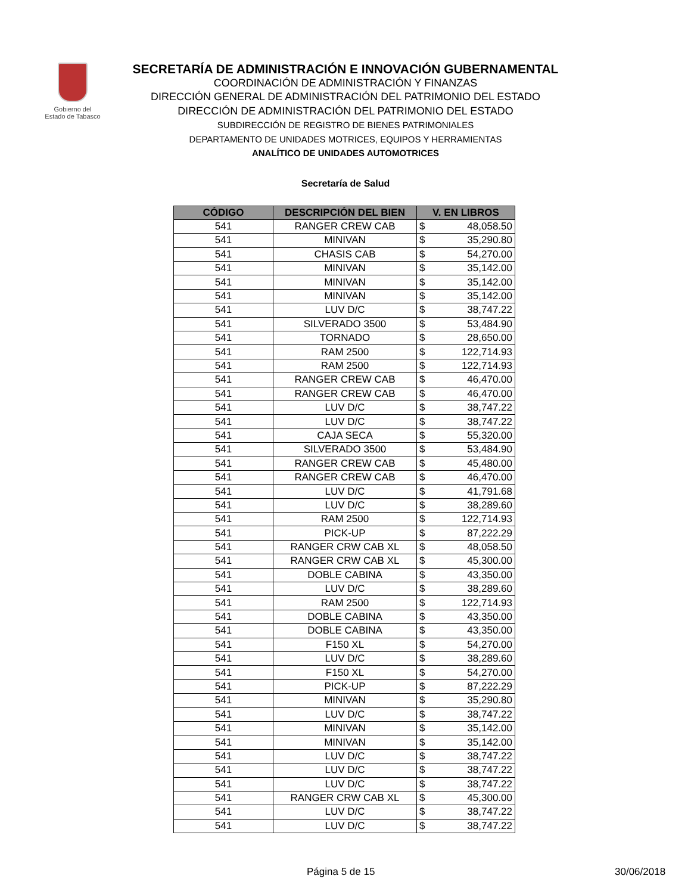Gobierno del
Estado de Tabasco
SECRETARÍA DE ADMINISTRACIÓN E INNOVACIÓN GUBERNAMENTAL
COORDINACIÓN DE ADMINISTRACIÓN Y FINANZAS
DIRECCIÓN GENERAL DE ADMINISTRACIÓN DEL PATRIMONIO DEL ESTADO
DIRECCIÓN DE ADMINISTRACIÓN DEL PATRIMONIO DEL ESTADO
SUBDIRECCIÓN DE REGISTRO DE BIENES PATRIMONIALES
DEPARTAMENTO DE UNIDADES MOTRICES, EQUIPOS Y HERRAMIENTAS
ANALÍTICO DE UNIDADES AUTOMOTRICES
Secretaría de Salud
| CÓDIGO | DESCRIPCIÓN DEL BIEN | V. EN LIBROS |
| --- | --- | --- |
| 541 | RANGER CREW CAB | $ 48,058.50 |
| 541 | MINIVAN | $ 35,290.80 |
| 541 | CHASIS CAB | $ 54,270.00 |
| 541 | MINIVAN | $ 35,142.00 |
| 541 | MINIVAN | $ 35,142.00 |
| 541 | MINIVAN | $ 35,142.00 |
| 541 | LUV D/C | $ 38,747.22 |
| 541 | SILVERADO 3500 | $ 53,484.90 |
| 541 | TORNADO | $ 28,650.00 |
| 541 | RAM 2500 | $ 122,714.93 |
| 541 | RAM 2500 | $ 122,714.93 |
| 541 | RANGER CREW CAB | $ 46,470.00 |
| 541 | RANGER CREW CAB | $ 46,470.00 |
| 541 | LUV D/C | $ 38,747.22 |
| 541 | LUV D/C | $ 38,747.22 |
| 541 | CAJA SECA | $ 55,320.00 |
| 541 | SILVERADO 3500 | $ 53,484.90 |
| 541 | RANGER CREW CAB | $ 45,480.00 |
| 541 | RANGER CREW CAB | $ 46,470.00 |
| 541 | LUV D/C | $ 41,791.68 |
| 541 | LUV D/C | $ 38,289.60 |
| 541 | RAM 2500 | $ 122,714.93 |
| 541 | PICK-UP | $ 87,222.29 |
| 541 | RANGER CRW CAB XL | $ 48,058.50 |
| 541 | RANGER CRW CAB XL | $ 45,300.00 |
| 541 | DOBLE CABINA | $ 43,350.00 |
| 541 | LUV D/C | $ 38,289.60 |
| 541 | RAM 2500 | $ 122,714.93 |
| 541 | DOBLE CABINA | $ 43,350.00 |
| 541 | DOBLE CABINA | $ 43,350.00 |
| 541 | F150 XL | $ 54,270.00 |
| 541 | LUV D/C | $ 38,289.60 |
| 541 | F150 XL | $ 54,270.00 |
| 541 | PICK-UP | $ 87,222.29 |
| 541 | MINIVAN | $ 35,290.80 |
| 541 | LUV D/C | $ 38,747.22 |
| 541 | MINIVAN | $ 35,142.00 |
| 541 | MINIVAN | $ 35,142.00 |
| 541 | LUV D/C | $ 38,747.22 |
| 541 | LUV D/C | $ 38,747.22 |
| 541 | LUV D/C | $ 38,747.22 |
| 541 | RANGER CRW CAB XL | $ 45,300.00 |
| 541 | LUV D/C | $ 38,747.22 |
| 541 | LUV D/C | $ 38,747.22 |
Página 5 de 15 30/06/2018